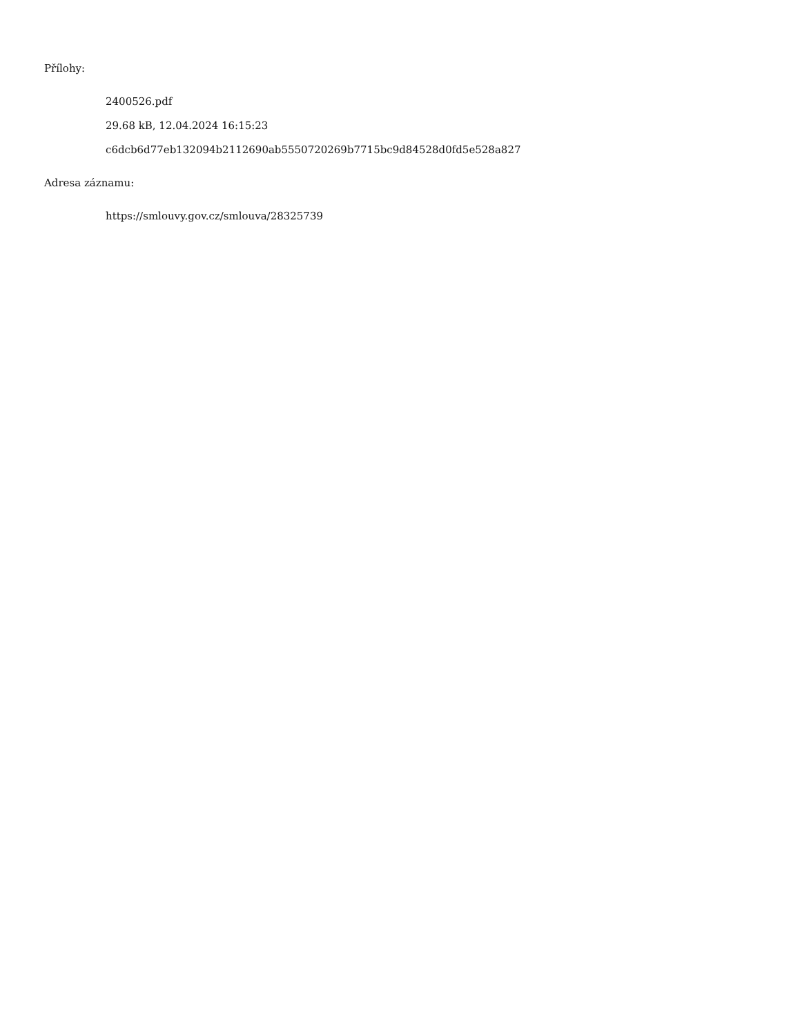Přílohy:
2400526.pdf
29.68 kB, 12.04.2024 16:15:23
c6dcb6d77eb132094b2112690ab5550720269b7715bc9d84528d0fd5e528a827
Adresa záznamu:
https://smlouvy.gov.cz/smlouva/28325739